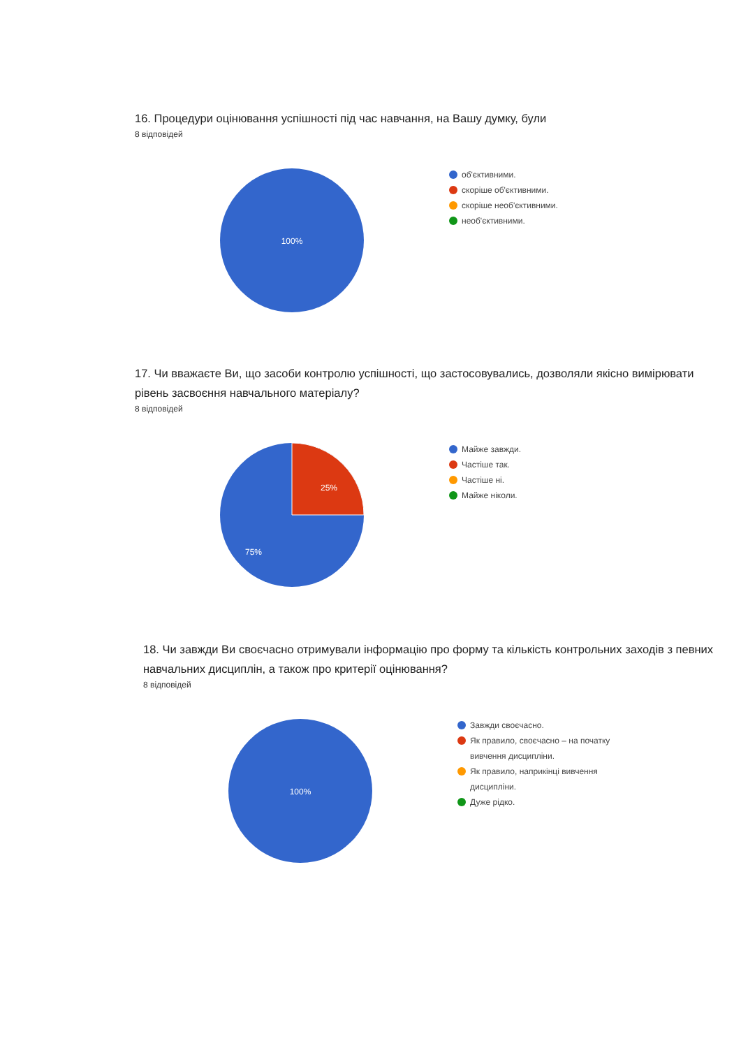16. Процедури оцінювання успішності під час навчання, на Вашу думку, були
8 відповідей
100%
об'єктивними.
скоріше об'єктивними.
скоріше необ'єктивними.
необ'єктивними.
17. Чи вважаєте Ви, що засоби контролю успішності, що застосовувались, дозволяли якісно вимірювати рівень засвоєння навчального матеріалу?
8 відповідей
25%
75%
Майже завжди.
Частіше так.
Частіше ні.
Майже ніколи.
18. Чи завжди Ви своєчасно отримували інформацію про форму та кількість контрольних заходів з певних навчальних дисциплін, а також про критерії оцінювання?
8 відповідей
100%
Завжди своєчасно.
Як правило, своєчасно – на початку вивчення дисципліни.
Як правило, наприкінці вивчення дисципліни.
Дуже рідко.